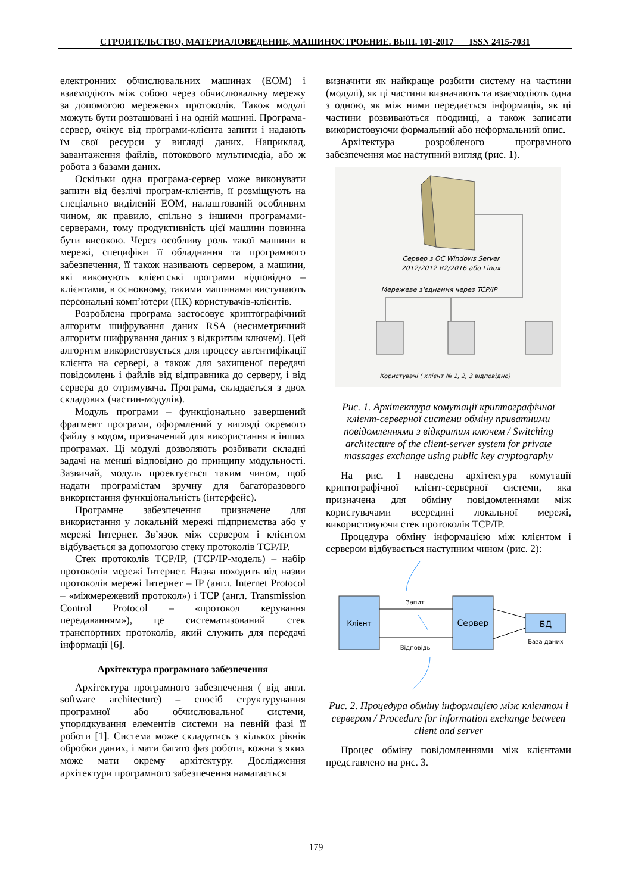СТРОИТЕЛЬСТВО, МАТЕРИАЛОВЕДЕНИЕ, МАШИНОСТРОЕНИЕ. ВЫП. 101-2017 ISSN 2415-7031
електронних обчислювальних машинах (ЕОМ) і взаємодіють між собою через обчислювальну мережу за допомогою мережевих протоколів. Також модулі можуть бути розташовані і на одній машині. Програма-сервер, очікує від програми-клієнта запити і надають їм свої ресурси у вигляді даних. Наприклад, завантаження файлів, потокового мультимедіа, або ж робота з базами даних.
Оскільки одна програма-сервер може виконувати запити від безлічі програм-клієнтів, її розміщують на спеціально виділеній ЕОМ, налаштованій особливим чином, як правило, спільно з іншими програмами-серверами, тому продуктивність цієї машини повинна бути високою. Через особливу роль такої машини в мережі, специфіки її обладнання та програмного забезпечення, її також називають сервером, а машини, які виконують клієнтські програми відповідно – клієнтами, в основному, такими машинами виступають персональні комп’ютери (ПК) користувачів-клієнтів.
Розроблена програма застосовує криптографічний алгоритм шифрування даних RSA (несиметричний алгоритм шифрування даних з відкритим ключем). Цей алгоритм використовується для процесу автентифікації клієнта на сервері, а також для захищеної передачі повідомлень і файлів від відправника до серверу, і від сервера до отримувача. Програма, складається з двох складових (частин-модулів).
Модуль програми – функціонально завершений фрагмент програми, оформлений у вигляді окремого файлу з кодом, призначений для використання в інших програмах. Ці модулі дозволяють розбивати складні задачі на менші відповідно до принципу модульності. Зазвичай, модуль проектується таким чином, щоб надати програмістам зручну для багаторазового використання функціональність (інтерфейс).
Програмне забезпечення призначене для використання у локальній мережі підприємства або у мережі Інтернет. Зв’язок між сервером і клієнтом відбувається за допомогою стеку протоколів TCP/IP.
Стек протоколів TCP/IP, (TCP/IP-модель) – набір протоколів мережі Інтернет. Назва походить від назви протоколів мережі Інтернет – IP (англ. Internet Protocol – «міжмережевий протокол») і TCP (англ. Transmission Control Protocol – «протокол керування передаванням»), це систематизований стек транспортних протоколів, який служить для передачі інформації [6].
Архітектура програмного забезпечення
Архітектура програмного забезпечення ( від англ. software architecture) – спосіб структурування програмної або обчислювальної системи, упорядкування елементів системи на певній фазі її роботи [1]. Система може складатись з кількох рівнів обробки даних, і мати багато фаз роботи, кожна з яких може мати окрему архітектуру. Дослідження архітектури програмного забезпечення намагається
визначити як найкраще розбити систему на частини (модулі), як ці частини визначають та взаємодіють одна з одною, як між ними передається інформація, як ці частини розвиваються поодинці, а також записати використовуючи формальний або неформальний опис.
Архітектура розробленого програмного забезпечення має наступний вигляд (рис. 1).
Сервер з ОС Windows Server
2012/2012 R2/2016 або Linux
Мережеве з'єднання через TCP/IP
Користувачі ( клієнт № 1, 2, 3 відповідно)
Рис. 1. Архітектура комутації криптографічної клієнт-серверної системи обміну приватними повідомленнями з відкритим ключем / Switching architecture of the client-server system for private massages exchange using public key cryptography
На рис. 1 наведена архітектура комутації криптографічної клієнт-серверної системи, яка призначена для обміну повідомленнями між користувачами всередині локальної мережі, використовуючи стек протоколів TCP/IP.
Процедура обміну інформацією між клієнтом і сервером відбувається наступним чином (рис. 2):
Клієнт
Сервер
Запит
Відповідь
БД
База даних
Рис. 2. Процедура обміну інформацією між клієнтом і сервером / Procedure for information exchange between client and server
Процес обміну повідомленнями між клієнтами представлено на рис. 3.
179